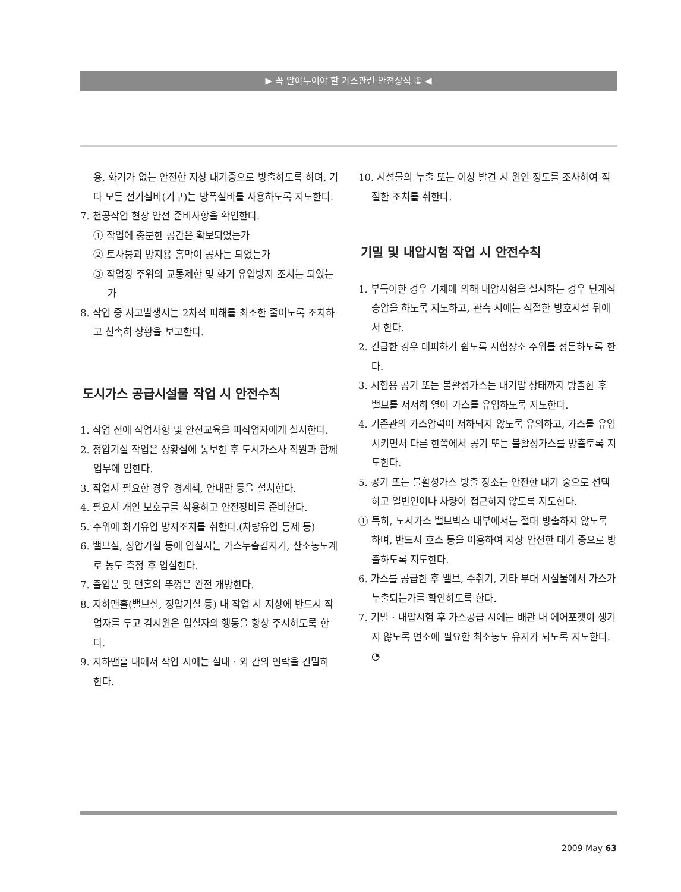▶ 꼭 알아두어야 할 가스관련 안전상식 ① ◀
용, 화기가 없는 안전한 지상 대기중으로 방출하도록 하며, 기타 모든 전기설비(기구)는 방폭설비를 사용하도록 지도한다.
7. 천공작업 현장 안전 준비사항을 확인한다.
① 작업에 충분한 공간은 확보되었는가
② 토사붕괴 방지용 흙막이 공사는 되었는가
③ 작업장 주위의 교통제한 및 화기 유입방지 조치는 되었는가
8. 작업 중 사고발생시는 2차적 피해를 최소한 줄이도록 조치하고 신속히 상황을 보고한다.
도시가스 공급시설물 작업 시 안전수칙
1. 작업 전에 작업사항 및 안전교육을 피작업자에게 실시한다.
2. 정압기실 작업은 상황실에 통보한 후 도시가스사 직원과 함께 업무에 임한다.
3. 작업시 필요한 경우 경계책, 안내판 등을 설치한다.
4. 필요시 개인 보호구를 착용하고 안전장비를 준비한다.
5. 주위에 화기유입 방지조치를 취한다.(차량유입 통제 등)
6. 밸브실, 정압기실 등에 입실시는 가스누출검지기, 산소농도계로 농도 측정 후 입실한다.
7. 출입문 및 맨홀의 뚜껑은 완전 개방한다.
8. 지하맨홀(밸브실, 정압기실 등) 내 작업 시 지상에 반드시 작업자를 두고 감시원은 입실자의 행동을 항상 주시하도록 한다.
9. 지하맨홀 내에서 작업 시에는 실내 · 외 간의 연락을 긴밀히 한다.
10. 시설물의 누출 또는 이상 발견 시 원인 정도를 조사하여 적절한 조치를 취한다.
기밀 및 내압시험 작업 시 안전수칙
1. 부득이한 경우 기체에 의해 내압시험을 실시하는 경우 단계적 승압을 하도록 지도하고, 관측 시에는 적절한 방호시설 뒤에서 한다.
2. 긴급한 경우 대피하기 쉽도록 시험장소 주위를 정돈하도록 한다.
3. 시험용 공기 또는 불활성가스는 대기압 상태까지 방출한 후 밸브를 서서히 열어 가스를 유입하도록 지도한다.
4. 기존관의 가스압력이 저하되지 않도록 유의하고, 가스를 유입시키면서 다른 한쪽에서 공기 또는 불활성가스를 방출토록 지도한다.
5. 공기 또는 불활성가스 방출 장소는 안전한 대기 중으로 선택하고 일반인이나 차량이 접근하지 않도록 지도한다.
① 특히, 도시가스 밸브박스 내부에서는 절대 방출하지 않도록 하며, 반드시 호스 등을 이용하여 지상 안전한 대기 중으로 방출하도록 지도한다.
6. 가스를 공급한 후 밸브, 수취기, 기타 부대 시설물에서 가스가 누출되는가를 확인하도록 한다.
7. 기밀 · 내압시험 후 가스공급 시에는 배관 내 에어포켓이 생기지 않도록 연소에 필요한 최소농도 유지가 되도록 지도한다. ◔
2009 May 63